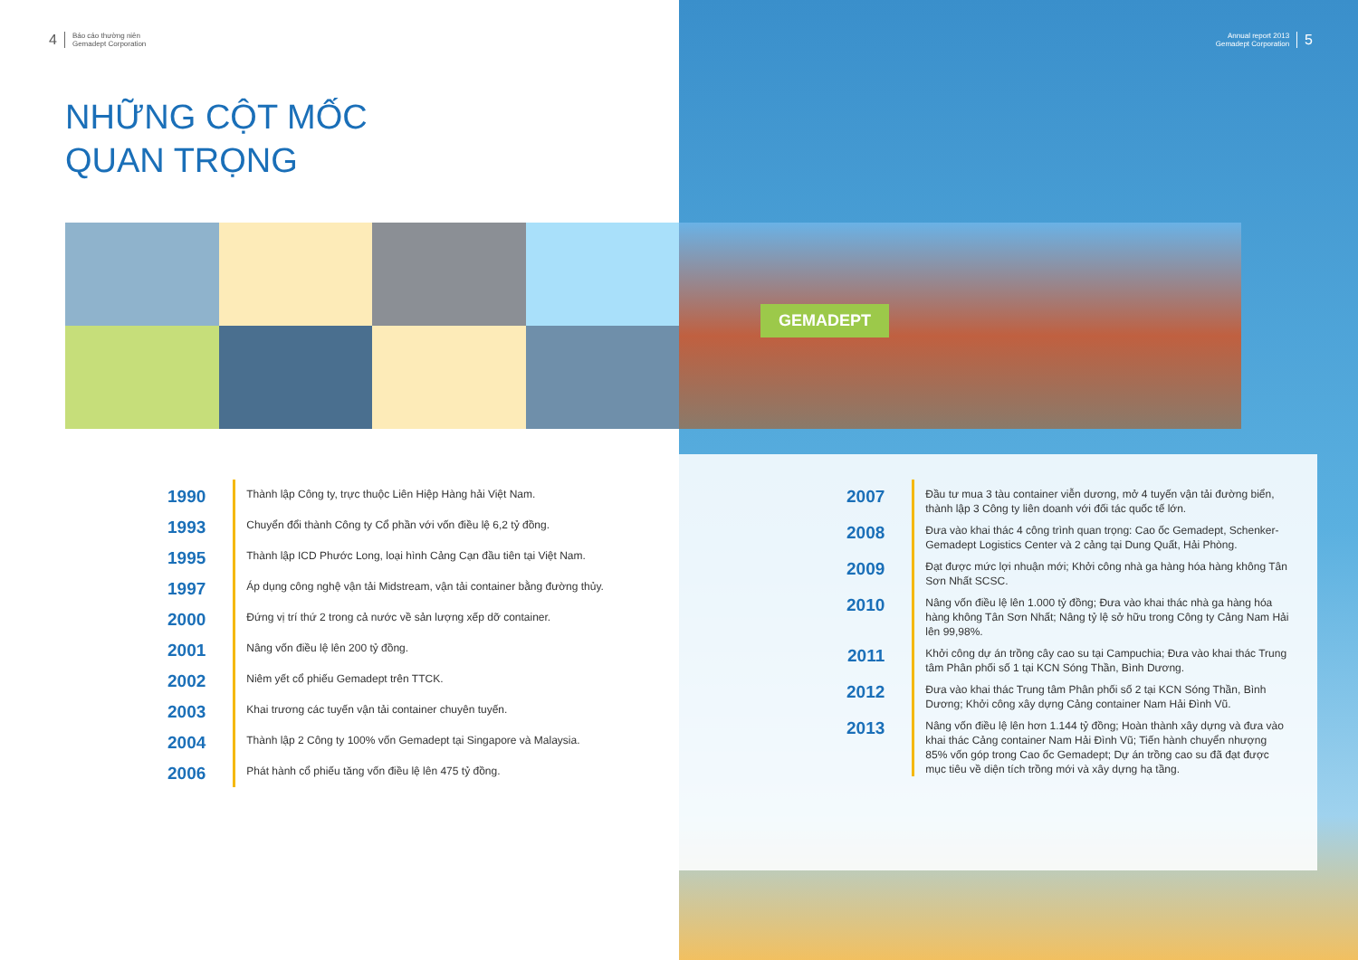4 Báo cáo thường niên
Gemadept Corporation
NHỮNG CỘT MỐC
QUAN TRỌNG
1990
Thành lập Công ty, trực thuộc Liên Hiệp Hàng hải Việt Nam.
1993
Chuyển đổi thành Công ty Cổ phần với vốn điều lệ 6,2 tỷ đồng.
1995
Thành lập ICD Phước Long, loại hình Cảng Cạn đầu tiên tại Việt Nam.
1997
Áp dụng công nghệ vận tải Midstream, vận tải container bằng đường thủy.
2000
Đứng vị trí thứ 2 trong cả nước về sản lượng xếp dỡ container.
2001
Nâng vốn điều lệ lên 200 tỷ đồng.
2002
Niêm yết cổ phiếu Gemadept trên TTCK.
2003
Khai trương các tuyến vận tải container chuyên tuyến.
2004
Thành lập 2 Công ty 100% vốn Gemadept tại Singapore và Malaysia.
2006
Phát hành cổ phiếu tăng vốn điều lệ lên 475 tỷ đồng.
Annual report 2013
Gemadept Corporation 5
GEMADEPT
2007
Đầu tư mua 3 tàu container viễn dương, mở 4 tuyến vận tải đường biển, thành lập 3 Công ty liên doanh với đối tác quốc tế lớn.
2008
Đưa vào khai thác 4 công trình quan trọng: Cao ốc Gemadept, Schenker-Gemadept Logistics Center và 2 cảng tại Dung Quất, Hải Phòng.
2009
Đạt được mức lợi nhuận mới; Khởi công nhà ga hàng hóa hàng không Tân Sơn Nhất SCSC.
2010
Nâng vốn điều lệ lên 1.000 tỷ đồng; Đưa vào khai thác nhà ga hàng hóa hàng không Tân Sơn Nhất; Nâng tỷ lệ sở hữu trong Công ty Cảng Nam Hải lên 99,98%.
2011
Khởi công dự án trồng cây cao su tại Campuchia; Đưa vào khai thác Trung tâm Phân phối số 1 tại KCN Sóng Thần, Bình Dương.
2012
Đưa vào khai thác Trung tâm Phân phối số 2 tại KCN Sóng Thần, Bình Dương; Khởi công xây dựng Cảng container Nam Hải Đình Vũ.
2013
Nâng vốn điều lệ lên hơn 1.144 tỷ đồng; Hoàn thành xây dựng và đưa vào khai thác Cảng container Nam Hải Đình Vũ; Tiến hành chuyển nhượng 85% vốn góp trong Cao ốc Gemadept; Dự án trồng cao su đã đạt được mục tiêu về diện tích trồng mới và xây dựng hạ tầng.